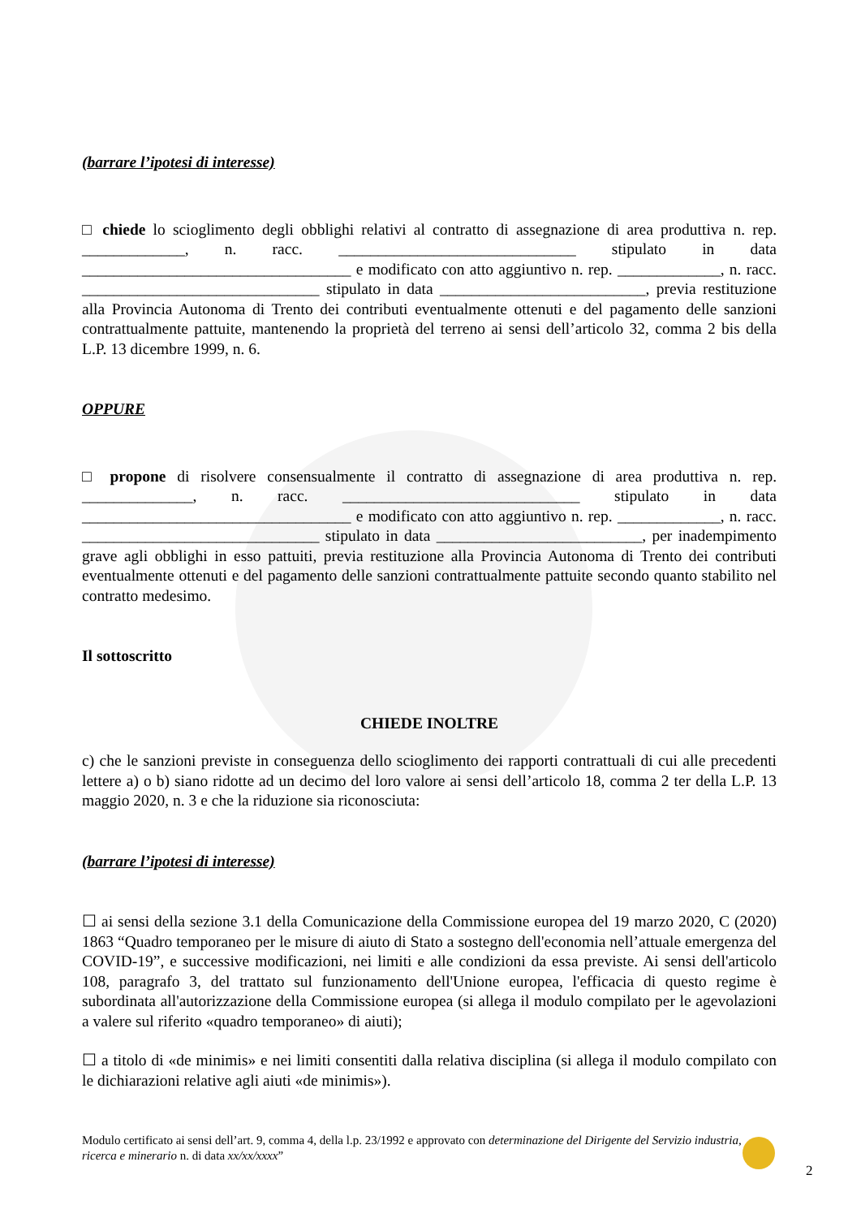(barrare l’ipotesi di interesse)
□ chiede lo scioglimento degli obblighi relativi al contratto di assegnazione di area produttiva n. rep. _____________, n. racc. ______________________________ stipulato in data __________________________________ e modificato con atto aggiuntivo n. rep. _____________, n. racc. ______________________________ stipulato in data __________________________, previa restituzione alla Provincia Autonoma di Trento dei contributi eventualmente ottenuti e del pagamento delle sanzioni contrattualmente pattuite, mantenendo la proprietà del terreno ai sensi dell’articolo 32, comma 2 bis della L.P. 13 dicembre 1999, n. 6.
OPPURE
□ propone di risolvere consensualmente il contratto di assegnazione di area produttiva n. rep. ______________, n. racc. ______________________________ stipulato in data __________________________________ e modificato con atto aggiuntivo n. rep. _____________, n. racc. ______________________________ stipulato in data __________________________, per inadempimento grave agli obblighi in esso pattuiti, previa restituzione alla Provincia Autonoma di Trento dei contributi eventualmente ottenuti e del pagamento delle sanzioni contrattualmente pattuite secondo quanto stabilito nel contratto medesimo.
Il sottoscritto
CHIEDE INOLTRE
c) che le sanzioni previste in conseguenza dello scioglimento dei rapporti contrattuali di cui alle precedenti lettere a) o b) siano ridotte ad un decimo del loro valore ai sensi dell’articolo 18, comma 2 ter della L.P. 13 maggio 2020, n. 3 e che la riduzione sia riconosciuta:
(barrare l’ipotesi di interesse)
☐ ai sensi della sezione 3.1 della Comunicazione della Commissione europea del 19 marzo 2020, C (2020) 1863 “Quadro temporaneo per le misure di aiuto di Stato a sostegno dell'economia nell’attuale emergenza del COVID-19”, e successive modificazioni, nei limiti e alle condizioni da essa previste. Ai sensi dell'articolo 108, paragrafo 3, del trattato sul funzionamento dell'Unione europea, l'efficacia di questo regime è subordinata all'autorizzazione della Commissione europea (si allega il modulo compilato per le agevolazioni a valere sul riferito «quadro temporaneo» di aiuti);
☐ a titolo di «de minimis» e nei limiti consentiti dalla relativa disciplina (si allega il modulo compilato con le dichiarazioni relative agli aiuti «de minimis»).
Modulo certificato ai sensi dell’art. 9, comma 4, della l.p. 23/1992 e approvato con determinazione del Dirigente del Servizio industria, ricerca e minerario n. di data xx/xx/xxxx”
2